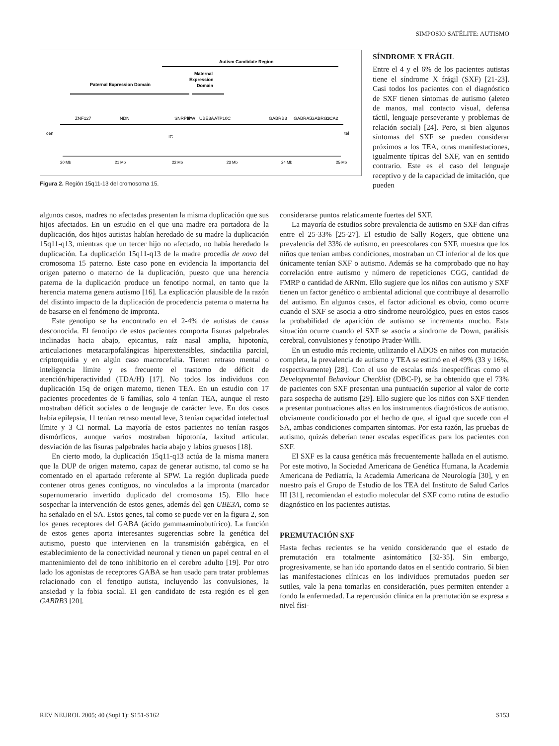SIMPOSIO SATÉLITE: AUTISMO
Autism Candidate Region
Maternal
Expression
Domain
Paternal Expression Domain
cen
tel
ZNF127
NDN
SNRPN
IPW
UBE3A
ATP10C
GABRB3
GABRA5
GABRG3
OCA2
IC
20 Mb
21 Mb
22 Mb
23 Mb
24 Mb
25 Mb
Figura 2. Región 15q11-13 del cromosoma 15.
SÍNDROME X FRÁGIL
Entre el 4 y el 6% de los pacientes autistas tiene el síndrome X frágil (SXF) [21-23]. Casi todos los pacientes con el diagnóstico de SXF tienen síntomas de autismo (aleteo de manos, mal contacto visual, defensa táctil, lenguaje perseverante y problemas de relación social) [24]. Pero, si bien algunos síntomas del SXF se pueden considerar próximos a los TEA, otras manifestaciones, igualmente típicas del SXF, van en sentido contrario. Este es el caso del lenguaje receptivo y de la capacidad de imitación, que pueden
algunos casos, madres no afectadas presentan la misma duplicación que sus hijos afectados. En un estudio en el que una madre era portadora de la duplicación, dos hijos autistas habían heredado de su madre la duplicación 15q11-q13, mientras que un tercer hijo no afectado, no había heredado la duplicación. La duplicación 15q11-q13 de la madre procedía de novo del cromosoma 15 paterno. Este caso pone en evidencia la importancia del origen paterno o materno de la duplicación, puesto que una herencia paterna de la duplicación produce un fenotipo normal, en tanto que la herencia materna genera autismo [16]. La explicación plausible de la razón del distinto impacto de la duplicación de procedencia paterna o materna ha de basarse en el fenómeno de impronta.
Este genotipo se ha encontrado en el 2-4% de autistas de causa desconocida. El fenotipo de estos pacientes comporta fisuras palpebrales inclinadas hacia abajo, epicantus, raíz nasal amplia, hipotonía, articulaciones metacarpofalángicas hiperextensibles, sindactilia parcial, criptorquidia y en algún caso macrocefalia. Tienen retraso mental o inteligencia límite y es frecuente el trastorno de déficit de atención/hiperactividad (TDA/H) [17]. No todos los individuos con duplicación 15q de origen materno, tienen TEA. En un estudio con 17 pacientes procedentes de 6 familias, solo 4 tenían TEA, aunque el resto mostraban déficit sociales o de lenguaje de carácter leve. En dos casos había epilepsia, 11 tenían retraso mental leve, 3 tenían capacidad intelectual límite y 3 CI normal. La mayoría de estos pacientes no tenían rasgos dismórficos, aunque varios mostraban hipotonía, laxitud articular, desviación de las fisuras palpebrales hacia abajo y labios gruesos [18].
En cierto modo, la duplicación 15q11-q13 actúa de la misma manera que la DUP de origen materno, capaz de generar autismo, tal como se ha comentado en el apartado referente al SPW. La región duplicada puede contener otros genes contiguos, no vinculados a la impronta (marcador supernumerario invertido duplicado del cromosoma 15). Ello hace sospechar la intervención de estos genes, además del gen UBE3A, como se ha señalado en el SA. Estos genes, tal como se puede ver en la figura 2, son los genes receptores del GABA (ácido gammaaminobutírico). La función de estos genes aporta interesantes sugerencias sobre la genética del autismo, puesto que intervienen en la transmisión gabérgica, en el establecimiento de la conectividad neuronal y tienen un papel central en el mantenimiento del de tono inhibitorio en el cerebro adulto [19]. Por otro lado los agonistas de receptores GABA se han usado para tratar problemas relacionado con el fenotipo autista, incluyendo las convulsiones, la ansiedad y la fobia social. El gen candidato de esta región es el gen GABRB3 [20].
considerarse puntos relaticamente fuertes del SXF.
La mayoría de estudios sobre prevalencia de autismo en SXF dan cifras entre el 25-33% [25-27]. El estudio de Sally Rogers, que obtiene una prevalencia del 33% de autismo, en preescolares con SXF, muestra que los niños que tenían ambas condiciones, mostraban un CI inferior al de los que únicamente tenían SXF o autismo. Además se ha comprobado que no hay correlación entre autismo y número de repeticiones CGG, cantidad de FMRP o cantidad de ARNm. Ello sugiere que los niños con autismo y SXF tienen un factor genético o ambiental adicional que contribuye al desarrollo del autismo. En algunos casos, el factor adicional es obvio, como ocurre cuando el SXF se asocia a otro síndrome neurológico, pues en estos casos la probabilidad de aparición de autismo se incrementa mucho. Esta situación ocurre cuando el SXF se asocia a síndrome de Down, parálisis cerebral, convulsiones y fenotipo Prader-Willi.
En un estudio más reciente, utilizando el ADOS en niños con mutación completa, la prevalencia de autismo y TEA se estimó en el 49% (33 y 16%, respectivamente) [28]. Con el uso de escalas más inespecíficas como el Developmental Behaviour Checklist (DBC-P), se ha obtenido que el 73% de pacientes con SXF presentan una puntuación superior al valor de corte para sospecha de autismo [29]. Ello sugiere que los niños con SXF tienden a presentar puntuaciones altas en los instrumentos diagnósticos de autismo, obviamente condicionado por el hecho de que, al igual que sucede con el SA, ambas condiciones comparten síntomas. Por esta razón, las pruebas de autismo, quizás deberían tener escalas específicas para los pacientes con SXF.
El SXF es la causa genética más frecuentemente hallada en el autismo. Por este motivo, la Sociedad Americana de Genética Humana, la Academia Americana de Pediatría, la Academia Americana de Neurología [30], y en nuestro país el Grupo de Estudio de los TEA del Instituto de Salud Carlos III [31], recomiendan el estudio molecular del SXF como rutina de estudio diagnóstico en los pacientes autistas.
PREMUTACIÓN SXF
Hasta fechas recientes se ha venido considerando que el estado de premutación era totalmente asintomático [32-35]. Sin embargo, progresivamente, se han ido aportando datos en el sentido contrario. Si bien las manifestaciones clínicas en los individuos premutados pueden ser sutiles, vale la pena tomarlas en consideración, pues permiten entender a fondo la enfermedad. La repercusión clínica en la premutación se expresa a nivel físi-
REV NEUROL 2005; 40 (Supl 1): S151-S162 S153